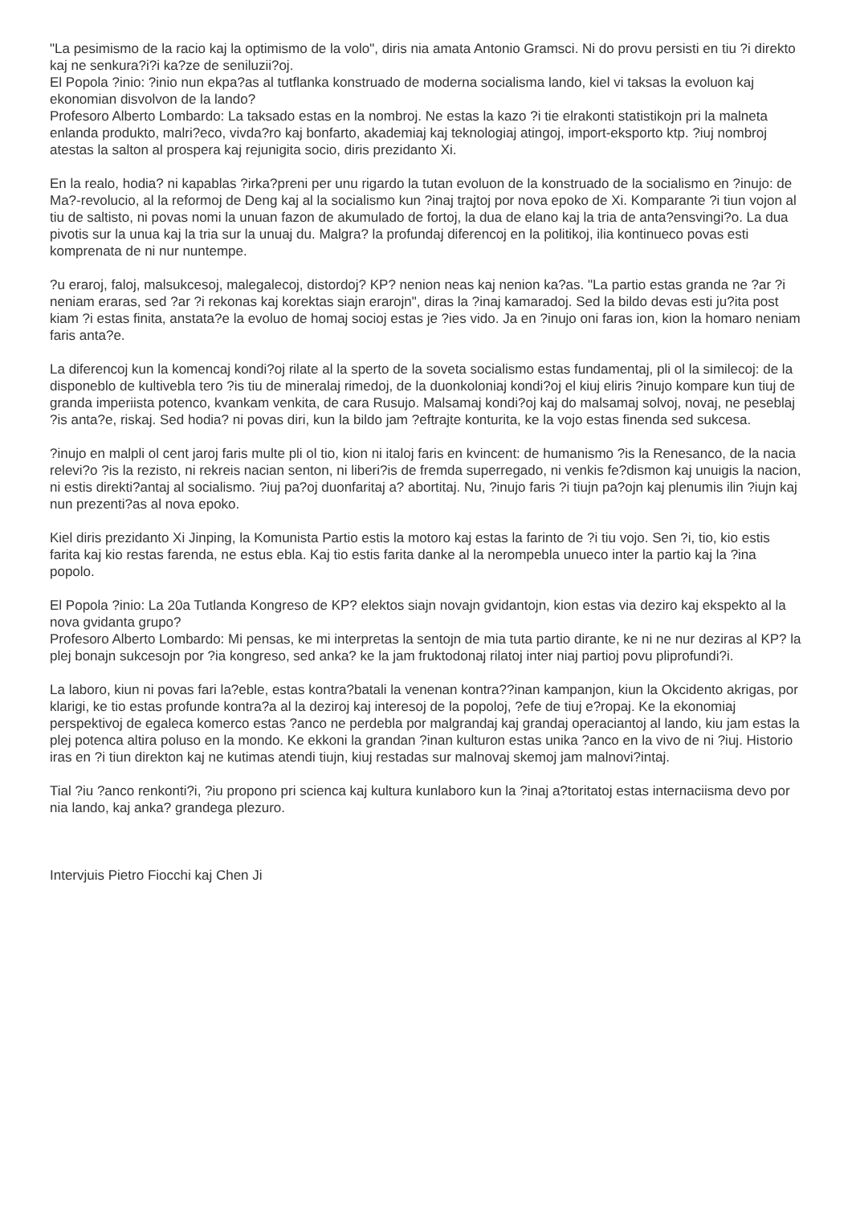"La pesimismo de la racio kaj la optimismo de la volo", diris nia amata Antonio Gramsci. Ni do provu persisti en tiu ?i direkto kaj ne senkura?i?i ka?ze de seniluzii?oj.
El Popola ?inio: ?inio nun ekpa?as al tutflanka konstruado de moderna socialisma lando, kiel vi taksas la evoluon kaj ekonomian disvolvon de la lando?
Profesoro Alberto Lombardo: La taksado estas en la nombroj. Ne estas la kazo ?i tie elrakonti statistikojn pri la malneta enlanda produkto, malri?eco, vivda?ro kaj bonfarto, akademiaj kaj teknologiaj atingoj, import-eksporto ktp. ?iuj nombroj atestas la salton al prospera kaj rejunigita socio, diris prezidanto Xi.
En la realo, hodia? ni kapablas ?irka?preni per unu rigardo la tutan evoluon de la konstruado de la socialismo en ?inujo: de Ma?-revolucio, al la reformoj de Deng kaj al la socialismo kun ?inaj trajtoj por nova epoko de Xi. Komparante ?i tiun vojon al tiu de saltisto, ni povas nomi la unuan fazon de akumulado de fortoj, la dua de elano kaj la tria de anta?ensvingi?o. La dua pivotis sur la unua kaj la tria sur la unuaj du. Malgra? la profundaj diferencoj en la politikoj, ilia kontinueco povas esti komprenata de ni nur nuntempe.
?u eraroj, faloj, malsukcesoj, malegalecoj, distordoj? KP? nenion neas kaj nenion ka?as. "La partio estas granda ne ?ar ?i neniam eraras, sed ?ar ?i rekonas kaj korektas siajn erarojn", diras la ?inaj kamaradoj. Sed la bildo devas esti ju?ita post kiam ?i estas finita, anstata?e la evoluo de homaj socioj estas je ?ies vido. Ja en ?inujo oni faras ion, kion la homaro neniam faris anta?e.
La diferencoj kun la komencaj kondi?oj rilate al la sperto de la soveta socialismo estas fundamentaj, pli ol la similecoj: de la disponeblo de kultivebla tero ?is tiu de mineralaj rimedoj, de la duonkoloniaj kondi?oj el kiuj eliris ?inujo kompare kun tiuj de granda imperiista potenco, kvankam venkita, de cara Rusujo. Malsamaj kondi?oj kaj do malsamaj solvoj, novaj, ne peseblaj ?is anta?e, riskaj. Sed hodia? ni povas diri, kun la bildo jam ?eftrajte konturita, ke la vojo estas finenda sed sukcesa.
?inujo en malpli ol cent jaroj faris multe pli ol tio, kion ni italoj faris en kvincent: de humanismo ?is la Renesanco, de la nacia relevi?o ?is la rezisto, ni rekreis nacian senton, ni liberi?is de fremda superregado, ni venkis fe?dismon kaj unuigis la nacion, ni estis direkti?antaj al socialismo. ?iuj pa?oj duonfaritaj a? abortitaj. Nu, ?inujo faris ?i tiujn pa?ojn kaj plenumis ilin ?iujn kaj nun prezenti?as al nova epoko.
Kiel diris prezidanto Xi Jinping, la Komunista Partio estis la motoro kaj estas la farinto de ?i tiu vojo. Sen ?i, tio, kio estis farita kaj kio restas farenda, ne estus ebla. Kaj tio estis farita danke al la nerompebla unueco inter la partio kaj la ?ina popolo.
El Popola ?inio: La 20a Tutlanda Kongreso de KP? elektos siajn novajn gvidantojn, kion estas via deziro kaj ekspekto al la nova gvidanta grupo?
Profesoro Alberto Lombardo: Mi pensas, ke mi interpretas la sentojn de mia tuta partio dirante, ke ni ne nur deziras al KP? la plej bonajn sukcesojn por ?ia kongreso, sed anka? ke la jam fruktodonaj rilatoj inter niaj partioj povu pliprofundi?i.
La laboro, kiun ni povas fari la?eble, estas kontra?batali la venenan kontra??inan kampanjon, kiun la Okcidento akrigas, por klarigi, ke tio estas profunde kontra?a al la deziroj kaj interesoj de la popoloj, ?efe de tiuj e?ropaj. Ke la ekonomiaj perspektivoj de egaleca komerco estas ?anco ne perdebla por malgrandaj kaj grandaj operaciantoj al lando, kiu jam estas la plej potenca altira poluso en la mondo. Ke ekkoni la grandan ?inan kulturon estas unika ?anco en la vivo de ni ?iuj. Historio iras en ?i tiun direkton kaj ne kutimas atendi tiujn, kiuj restadas sur malnovaj skemoj jam malnovi?intaj.
Tial ?iu ?anco renkonti?i, ?iu propono pri scienca kaj kultura kunlaboro kun la ?inaj a?toritatoj estas internaciisma devo por nia lando, kaj anka? grandega plezuro.
Intervjuis Pietro Fiocchi kaj Chen Ji